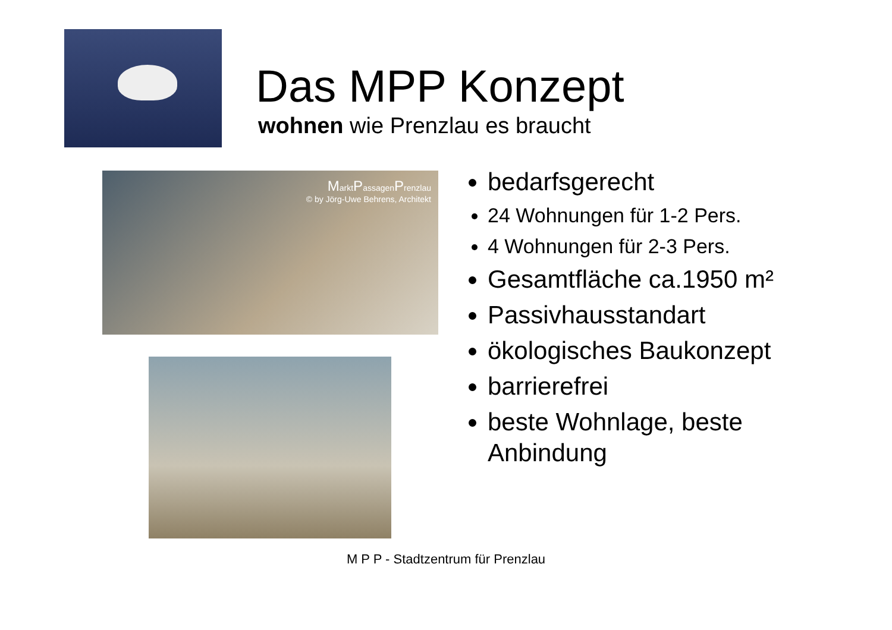Das MPP Konzept
wohnen wie Prenzlau es braucht
MarktPassagenPrenzlau
© by Jörg-Uwe Behrens, Architekt
bedarfsgerecht
24 Wohnungen für 1-2 Pers.
4 Wohnungen für 2-3 Pers.
Gesamtfläche ca.1950 m²
Passivhausstandart
ökologisches Baukonzept
barrierefrei
beste Wohnlage, beste Anbindung
M P P - Stadtzentrum für Prenzlau